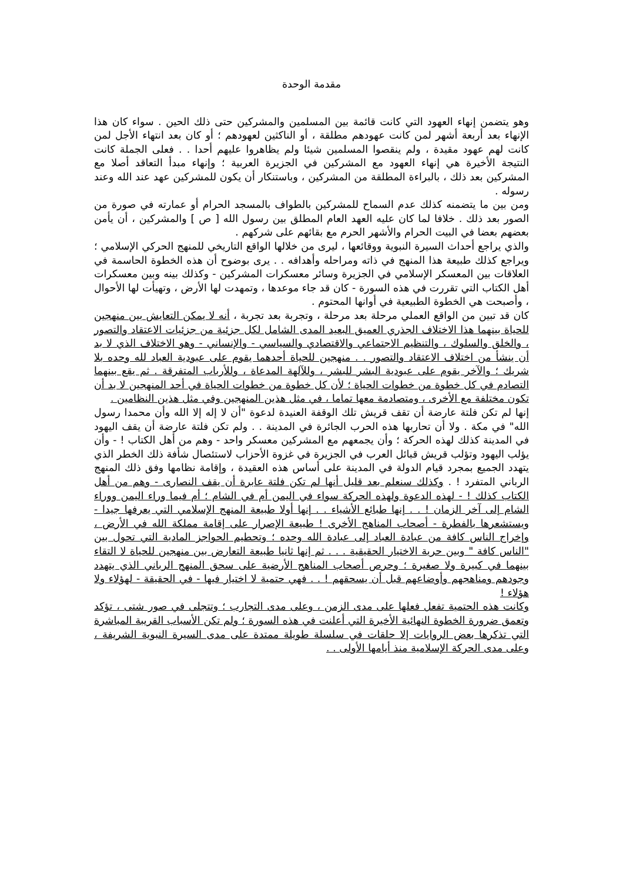مقدمة الوحدة
وهو يتضمن إنهاء العهود التي كانت قائمة بين المسلمين والمشركين حتى ذلك الحين . سواء كان هذا الإنهاء بعد أربعة أشهر لمن كانت عهودهم مطلقة ، أو الناكثين لعهودهم ؛ أو كان بعد انتهاء الأجل لمن كانت لهم عهود مقيدة ، ولم ينقصوا المسلمين شيئا ولم يظاهروا عليهم أحدا . . فعلى الجملة كانت النتيجة الأخيرة هي إنهاء العهود مع المشركين في الجزيرة العربية ؛ وإنهاء مبدأ التعاقد أصلا مع المشركين بعد ذلك ، بالبراءة المطلقة من المشركين ، وباستنكار أن يكون للمشركين عهد عند الله وعند رسوله .
ومن بين ما يتضمنه كذلك عدم السماح للمشركين بالطواف بالمسجد الحرام أو عمارته في صورة من الصور بعد ذلك . خلافا لما كان عليه العهد العام المطلق بين رسول الله [ ص ] والمشركين ، أن يأمن بعضهم بعضا في البيت الحرام والأشهر الحرم مع بقائهم على شركهم .
والذي يراجع أحداث السيرة النبوية ووقائعها ، ليرى من خلالها الواقع التاريخي للمنهج الحركي الإسلامي ؛ ويراجع كذلك طبيعة هذا المنهج في ذاته ومراحله وأهدافه . . يرى بوضوح أن هذه الخطوة الحاسمة في العلاقات بين المعسكر الإسلامي في الجزيرة وسائر معسكرات المشركين - وكذلك بينه وبين معسكرات أهل الكتاب التي تقررت في هذه السورة - كان قد جاء موعدها ، وتمهدت لها الأرض ، وتهيأت لها الأحوال ، وأصبحت هي الخطوة الطبيعية في أوانها المحتوم .
كان قد تبين من الواقع العملي مرحلة بعد مرحلة ، وتجربة بعد تجربة ، أنه لا يمكن التعايش بين منهجين للحياة بينهما هذا الاختلاف الجذري العميق البعيد المدى الشامل لكل جزئية من جزئيات الاعتقاد والتصور ، والخلق والسلوك ، والتنظيم الاجتماعي والاقتصادي والسياسي - والإنساني - وهو الاختلاف الذي لا بد أن ينشأ من اختلاف الاعتقاد والتصور . . منهجين للحياة أحدهما يقوم على عبودية العباد لله وحده بلا شريك ؛ والآخر يقوم على عبودية البشر للبشر ، وللآلهة المدعاة ، وللأرباب المتفرقة . ثم يقع بينهما التصادم في كل خطوة من خطوات الحياة ؛ لأن كل خطوة من خطوات الحياة في أحد المنهجين لا بد أن تكون مختلفة مع الأخرى ، ومتصادمة معها تماما ، في مثل هذين المنهجين وفي مثل هذين النظامين .
إنها لم تكن فلتة عارضة أن تقف قريش تلك الوقفة العنيدة لدعوة "أن لا إله إلا الله وأن محمدا رسول الله" في مكة . ولا أن تحاربها هذه الحرب الجائرة في المدينة . . ولم تكن فلتة عارضة أن يقف اليهود في المدينة كذلك لهذه الحركة ؛ وأن يجمعهم مع المشركين معسكر واحد - وهم من أهل الكتاب ! - وأن يؤلب اليهود وتؤلب قريش قبائل العرب في الجزيرة في غزوة الأحزاب لاستئصال شأفة ذلك الخطر الذي يتهدد الجميع بمجرد قيام الدولة في المدينة على أساس هذه العقيدة ، وإقامة نظامها وفق ذلك المنهج الرباني المتفرد ! . وكذلك سنعلم بعد قليل أنها لم تكن فلتة عابرة أن يقف النصارى - وهم من أهل الكتاب كذلك ! - لهذه الدعوة ولهذه الحركة سواء في اليمن أم في الشام ؛ أم فيما وراء اليمن ووراء الشام إلى آخر الزمان ! . . إنها طبائع الأشياء . . إنها أولا طبيعة المنهج الإسلامي التي يعرفها جيدا - ويستشعرها بالفطرة - أصحاب المناهج الأخرى ! طبيعة الإصرار على إقامة مملكة الله في الأرض ، وإخراج الناس كافة من عبادة العباد إلى عبادة الله وحده ؛ وتحطيم الحواجز المادية التي تحول بين "الناس كافة " وبين حرية الاختيار الحقيقية . . . ثم إنها ثانيا طبيعة التعارض بين منهجين للحياة لا التقاء بينهما في كبيرة ولا صغيرة ؛ وحرص أصحاب المناهج الأرضية على سحق المنهج الرباني الذي يتهدد وجودهم ومناهجهم وأوضاعهم قبل أن يسحقهم ! . . فهي حتمية لا اختيار فيها - في الحقيقة - لهؤلاء ولا هؤلاء !
وكانت هذه الحتمية تفعل فعلها على مدى الزمن ، وعلى مدى التجارب ؛ وتتجلى في صور شتى ، تؤكد وتعمق ضرورة الخطوة النهائية الأخيرة التي أعلنت في هذه السورة ؛ ولم تكن الأسباب القريبة المباشرة التي تذكرها بعض الروايات إلا حلقات في سلسلة طويلة ممتدة على مدى السيرة النبوية الشريفة ، وعلى مدى الحركة الإسلامية منذ أيامها الأولى . .